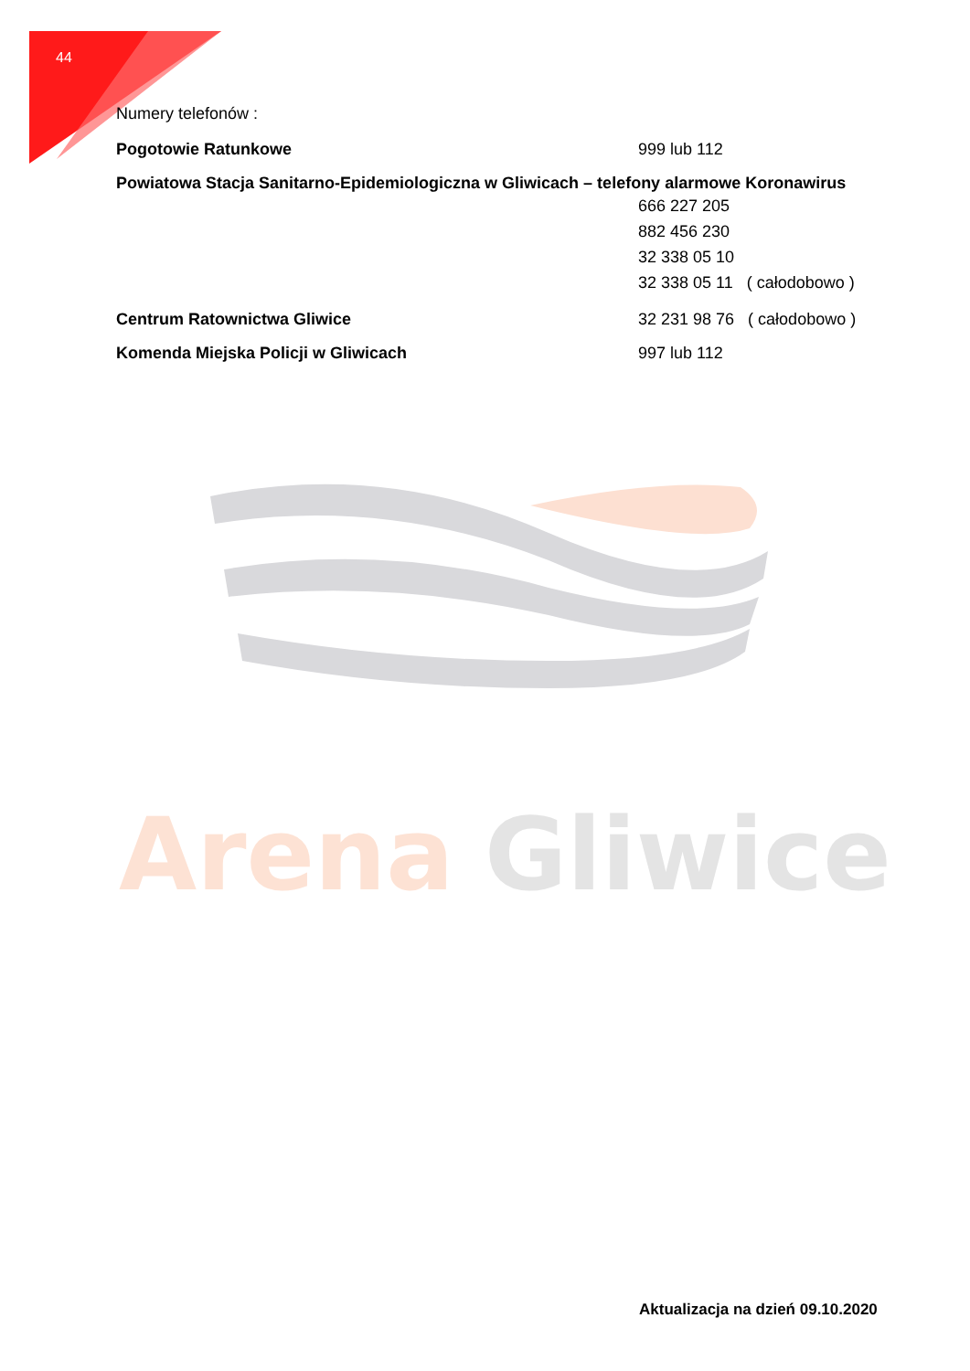44
Numery telefonów :
Pogotowie Ratunkowe 999 lub 112
Powiatowa Stacja Sanitarno-Epidemiologiczna w Gliwicach – telefony alarmowe Koronawirus
666 227 205
882 456 230
32 338 05 10
32 338 05 11 ( całodobowo )
Centrum Ratownictwa Gliwice 32 231 98 76 ( całodobowo )
Komenda Miejska Policji w Gliwicach 997 lub 112
Arena
Gliwice
Aktualizacja na dzień 09.10.2020